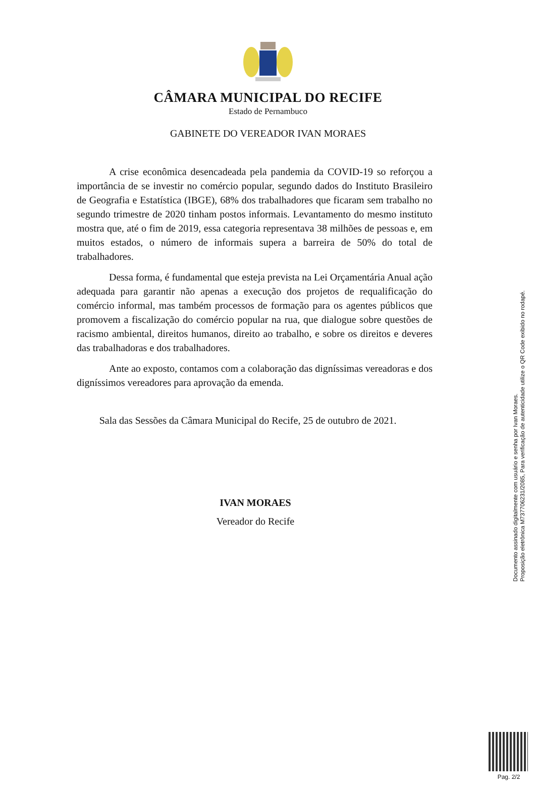CÂMARA MUNICIPAL DO RECIFE
Estado de Pernambuco
GABINETE DO VEREADOR IVAN MORAES
A crise econômica desencadeada pela pandemia da COVID-19 so reforçou a importância de se investir no comércio popular, segundo dados do Instituto Brasileiro de Geografia e Estatística (IBGE), 68% dos trabalhadores que ficaram sem trabalho no segundo trimestre de 2020 tinham postos informais. Levantamento do mesmo instituto mostra que, até o fim de 2019, essa categoria representava 38 milhões de pessoas e, em muitos estados, o número de informais supera a barreira de 50% do total de trabalhadores.
Dessa forma, é fundamental que esteja prevista na Lei Orçamentária Anual ação adequada para garantir não apenas a execução dos projetos de requalificação do comércio informal, mas também processos de formação para os agentes públicos que promovem a fiscalização do comércio popular na rua, que dialogue sobre questões de racismo ambiental, direitos humanos, direito ao trabalho, e sobre os direitos e deveres das trabalhadoras e dos trabalhadores.
Ante ao exposto, contamos com a colaboração das digníssimas vereadoras e dos digníssimos vereadores para aprovação da emenda.
Sala das Sessões da Câmara Municipal do Recife, 25 de outubro de 2021.
IVAN MORAES
Vereador do Recife
Documento assinado digitalmente com usuário e senha por Ivan Moraes.
Proposição eletrônica M737706231/2085, Para verificação de autenticidade utilize o QR Code exibido no rodapé.
Pag. 2/2